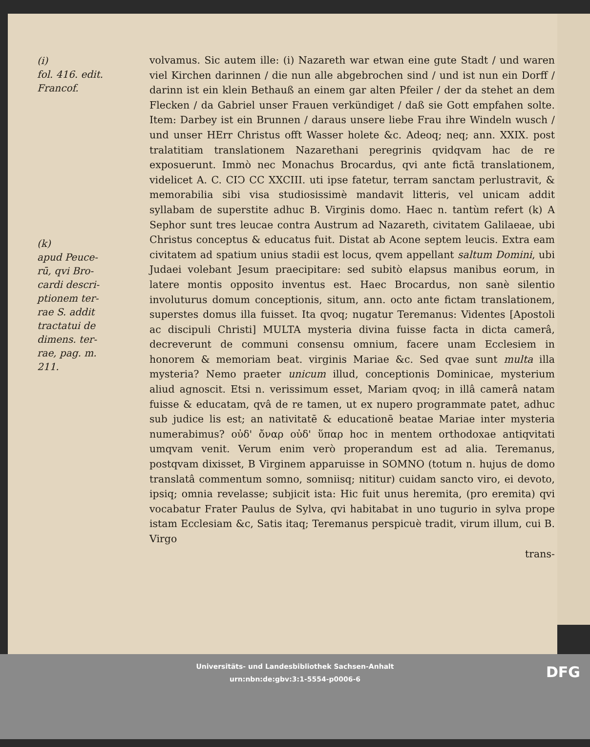(i)
fol. 416. edit.
Francof.
(k)
apud Peuce-
rū, qvi Bro-
cardi descri-
ptionem ter-
rae S. addit
tractatui de
dimens. ter-
rae, pag. m.
211.
volvamus. Sic autem ille: (i) Nazareth war etwan eine gute Stadt / und waren viel Kirchen darinnen / die nun alle abgebrochen sind / und ist nun ein Dorff / darinn ist ein klein Bethauß an einem gar alten Pfeiler / der da stehet an dem Flecken / da Gabriel unser Frauen verkündiget / daß sie Gott empfahen solte. Item: Darbey ist ein Brunnen / daraus unsere liebe Frau ihre Windeln wusch / und unser HErr Christus offt Wasser holete &c. Adeoq; neq; ann. XXIX. post tralatitiam translationem Nazarethani peregrinis qvidqvam hac de re exposuerunt. Immò nec Monachus Brocardus, qvi ante fictā translationem, videlicet A. C. CIↃ CC XXCIII. uti ipse fatetur, terram sanctam perlustravit, & memorabilia sibi visa studiosissimè mandavit litteris, vel unicam addit syllabam de superstite adhuc B. Virginis domo. Haec n. tantùm refert (k) A Sephor sunt tres leucae contra Austrum ad Nazareth, civitatem Galilaeae, ubi Christus conceptus & educatus fuit. Distat ab Acone septem leucis. Extra eam civitatem ad spatium unius stadii est locus, qvem appellant saltum Domini, ubi Judaei volebant Jesum praecipitare: sed subitò elapsus manibus eorum, in latere montis opposito inventus est. Haec Brocardus, non sanè silentio involuturus domum conceptionis, situm, ann. octo ante fictam translationem, superstes domus illa fuisset. Ita qvoq; nugatur Teremanus: Videntes [Apostoli ac discipuli Christi] MULTA mysteria divina fuisse facta in dicta camerâ, decreverunt de communi consensu omnium, facere unam Ecclesiem in honorem & memoriam beat. virginis Mariae &c. Sed qvae sunt multa illa mysteria? Nemo praeter unicum illud, conceptionis Dominicae, mysterium aliud agnoscit. Etsi n. verissimum esset, Mariam qvoq; in illâ camerâ natam fuisse & educatam, qvâ de re tamen, ut ex nupero programmate patet, adhuc sub judice lis est; an nativitatē & educationē beatae Mariae inter mysteria numerabimus? οὐδ' ὄναρ οὐδ' ὕπαρ hoc in mentem orthodoxae antiqvitati umqvam venit. Verum enim verò properandum est ad alia. Teremanus, postqvam dixisset, B Virginem apparuisse in SOMNO (totum n. hujus de domo translatâ commentum somno, somniisq; nititur) cuidam sancto viro, ei devoto, ipsiq; omnia revelasse; subjicit ista: Hic fuit unus heremita, (pro eremita) qvi vocabatur Frater Paulus de Sylva, qvi habitabat in uno tugurio in sylva prope istam Ecclesiam &c, Satis itaq; Teremanus perspicuè tradit, virum illum, cui B. Virgo
trans-
Universitäts- und Landesbibliothek Sachsen-Anhalt
urn:nbn:de:gbv:3:1-5554-p0006-6
DFG